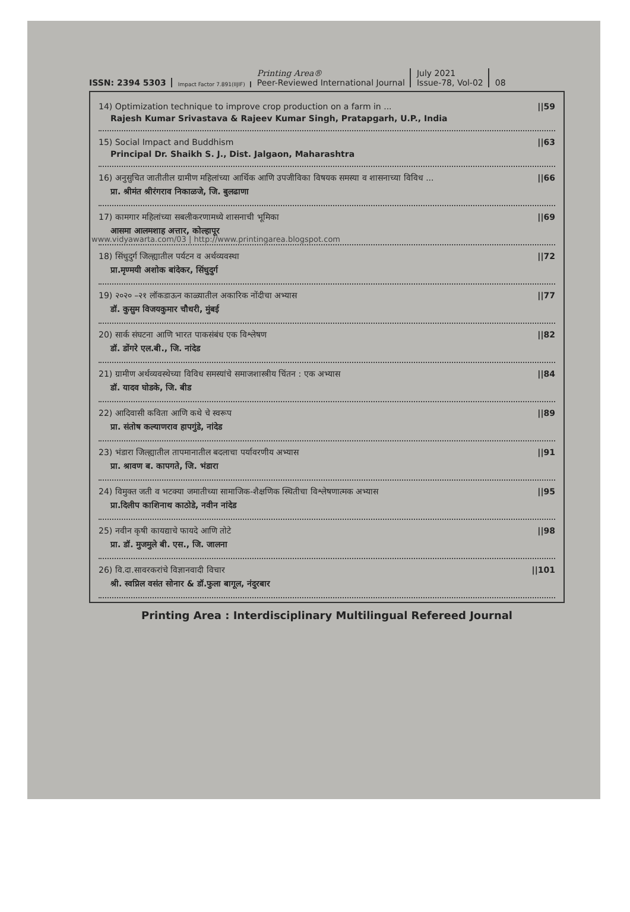ISSN: 2394 5303
Impact Factor 7.891(IIJIF)
Printing Area®
Peer-Reviewed International Journal
July 2021
Issue-78, Vol-02
08
14) Optimization technique to improve crop production on a farm in ...
Rajesh Kumar Srivastava & Rajeev Kumar Singh, Pratapgarh, U.P., India
||59
15) Social Impact and Buddhism
Principal Dr. Shaikh S. J., Dist. Jalgaon, Maharashtra
||63
16) अनुसुचित जातीतील ग्रामीण महिलांच्या आर्थिक आणि उपजीविका विषयक समस्या व शासनाच्या विविध ...
प्रा. श्रीमंत श्रीरंगराव निकाळजे, जि. बुलढाणा
||66
17) कामगार महिलांच्या सबलीकरणामध्ये शासनाची भूमिका
आसमा आलमशाह अत्तार, कोल्हापूर
||69
18) सिंधुदुर्ग जिल्ह्यातील पर्यटन व अर्थव्यवस्था
प्रा.मृण्मयी अशोक बांदेकर, सिंधुदुर्ग
||72
19) २०२० –२१ लॉकडाऊन काळ्यातील अकारिक नोंदीचा अभ्यास
डॉ. कुसुम विजयकुमार चौधरी, मुंबई
||77
20) सार्क संघटना आणि भारत पाकसंबंध एक विश्लेषण
डॉ. डोंगरे एल.बी., जि. नांदेड
||82
21) ग्रामीण अर्थव्यवस्थेच्या विविध समस्यांचे समाजशास्त्रीय चिंतन : एक अभ्यास
डॉ. यादव घोडके, जि. बीड
||84
22) आदिवासी कविता आणि कथे चे स्वरूप
प्रा. संतोष कल्याणराव हापगुंडे, नांदेड
||89
23) भंडारा जिल्ह्यातील तापमानातील बदलाचा पर्यावरणीय अभ्यास
प्रा. श्रावण ब. कापगते, जि. भंडारा
||91
24) विमुक्त जती व भटक्या जमातीच्या सामाजिक-शैक्षणिक स्थितीचा विश्लेषणात्मक अभ्यास
प्रा.दिलीप काशिनाथ काठोडे, नवीन नांदेड
||95
25) नवीन कृषी कायद्याचे फायदे आणि तोटे
प्रा. डॉ. मुजमुले बी. एस., जि. जालना
||98
26) वि.दा.सावरकरांचे विज्ञानवादी विचार
श्री. स्वप्निल वसंत सोनार & डॉ.फुला बागूल, नंदुरबार
||101
Printing Area : Interdisciplinary Multilingual Refereed Journal
www.vidyawarta.com/03 | http://www.printingarea.blogspot.com